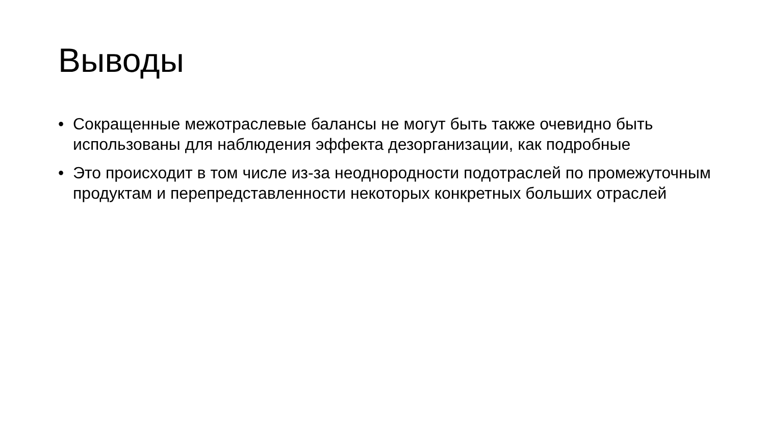Выводы
• Сокращенные межотраслевые балансы не могут быть также очевидно быть использованы для наблюдения эффекта дезорганизации, как подробные
• Это происходит в том числе из-за неоднородности подотраслей по промежуточным продуктам и перепредставленности некоторых конкретных больших отраслей